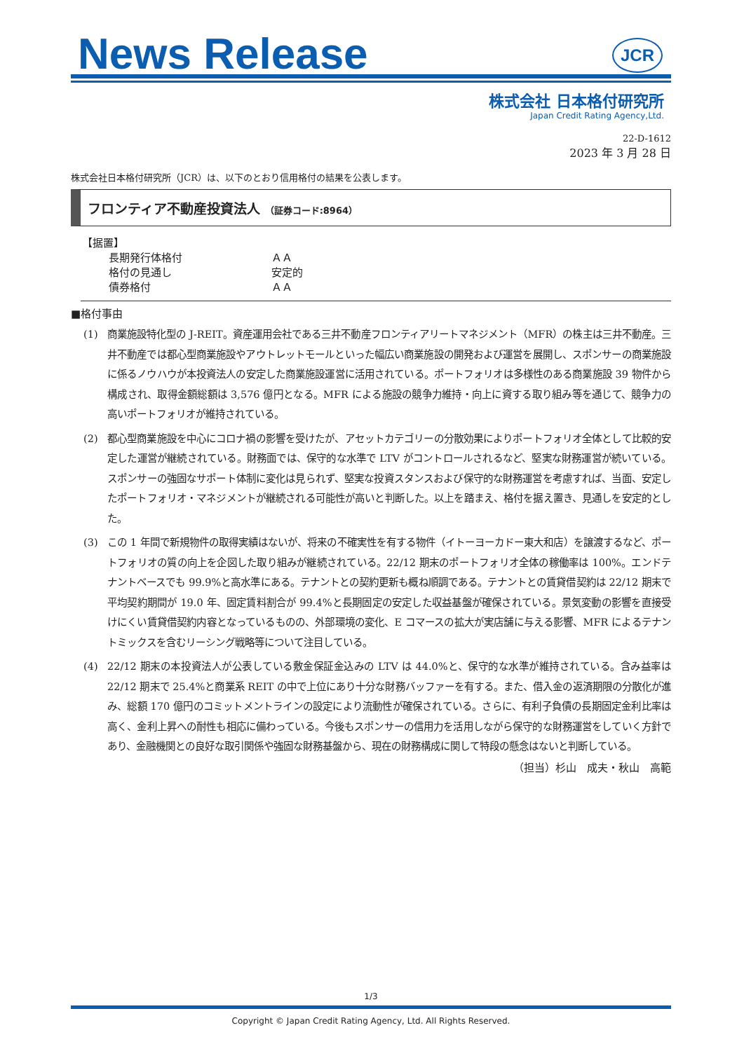News Release
JCR
株式会社 日本格付研究所
Japan Credit Rating Agency,Ltd.
22-D-1612
2023 年 3 月 28 日
株式会社日本格付研究所（JCR）は、以下のとおり信用格付の結果を公表します。
フロンティア不動産投資法人 （証券コード:8964）
【据置】
| 長期発行体格付 | ＡＡ |
| 格付の見通し | 安定的 |
| 債券格付 | ＡＡ |
■格付事由
(1) 商業施設特化型の J-REIT。資産運用会社である三井不動産フロンティアリートマネジメント（MFR）の株主は三井不動産。三井不動産では都心型商業施設やアウトレットモールといった幅広い商業施設の開発および運営を展開し、スポンサーの商業施設に係るノウハウが本投資法人の安定した商業施設運営に活用されている。ポートフォリオは多様性のある商業施設 39 物件から構成され、取得金額総額は 3,576 億円となる。MFR による施設の競争力維持・向上に資する取り組み等を通じて、競争力の高いポートフォリオが維持されている。
(2) 都心型商業施設を中心にコロナ禍の影響を受けたが、アセットカテゴリーの分散効果によりポートフォリオ全体として比較的安定した運営が継続されている。財務面では、保守的な水準で LTV がコントロールされるなど、堅実な財務運営が続いている。スポンサーの強固なサポート体制に変化は見られず、堅実な投資スタンスおよび保守的な財務運営を考慮すれば、当面、安定したポートフォリオ・マネジメントが継続される可能性が高いと判断した。以上を踏まえ、格付を据え置き、見通しを安定的とした。
(3) この 1 年間で新規物件の取得実績はないが、将来の不確実性を有する物件（イトーヨーカドー東大和店）を譲渡するなど、ポートフォリオの質の向上を企図した取り組みが継続されている。22/12 期末のポートフォリオ全体の稼働率は 100%。エンドテナントベースでも 99.9%と高水準にある。テナントとの契約更新も概ね順調である。テナントとの賃貸借契約は 22/12 期末で平均契約期間が 19.0 年、固定賃料割合が 99.4%と長期固定の安定した収益基盤が確保されている。景気変動の影響を直接受けにくい賃貸借契約内容となっているものの、外部環境の変化、E コマースの拡大が実店舗に与える影響、MFR によるテナントミックスを含むリーシング戦略等について注目している。
(4) 22/12 期末の本投資法人が公表している敷金保証金込みの LTV は 44.0%と、保守的な水準が維持されている。含み益率は 22/12 期末で 25.4%と商業系 REIT の中で上位にあり十分な財務バッファーを有する。また、借入金の返済期限の分散化が進み、総額 170 億円のコミットメントラインの設定により流動性が確保されている。さらに、有利子負債の長期固定金利比率は高く、金利上昇への耐性も相応に備わっている。今後もスポンサーの信用力を活用しながら保守的な財務運営をしていく方針であり、金融機関との良好な取引関係や強固な財務基盤から、現在の財務構成に関して特段の懸念はないと判断している。
（担当）杉山　成夫・秋山　高範
1/3
Copyright © Japan Credit Rating Agency, Ltd. All Rights Reserved.